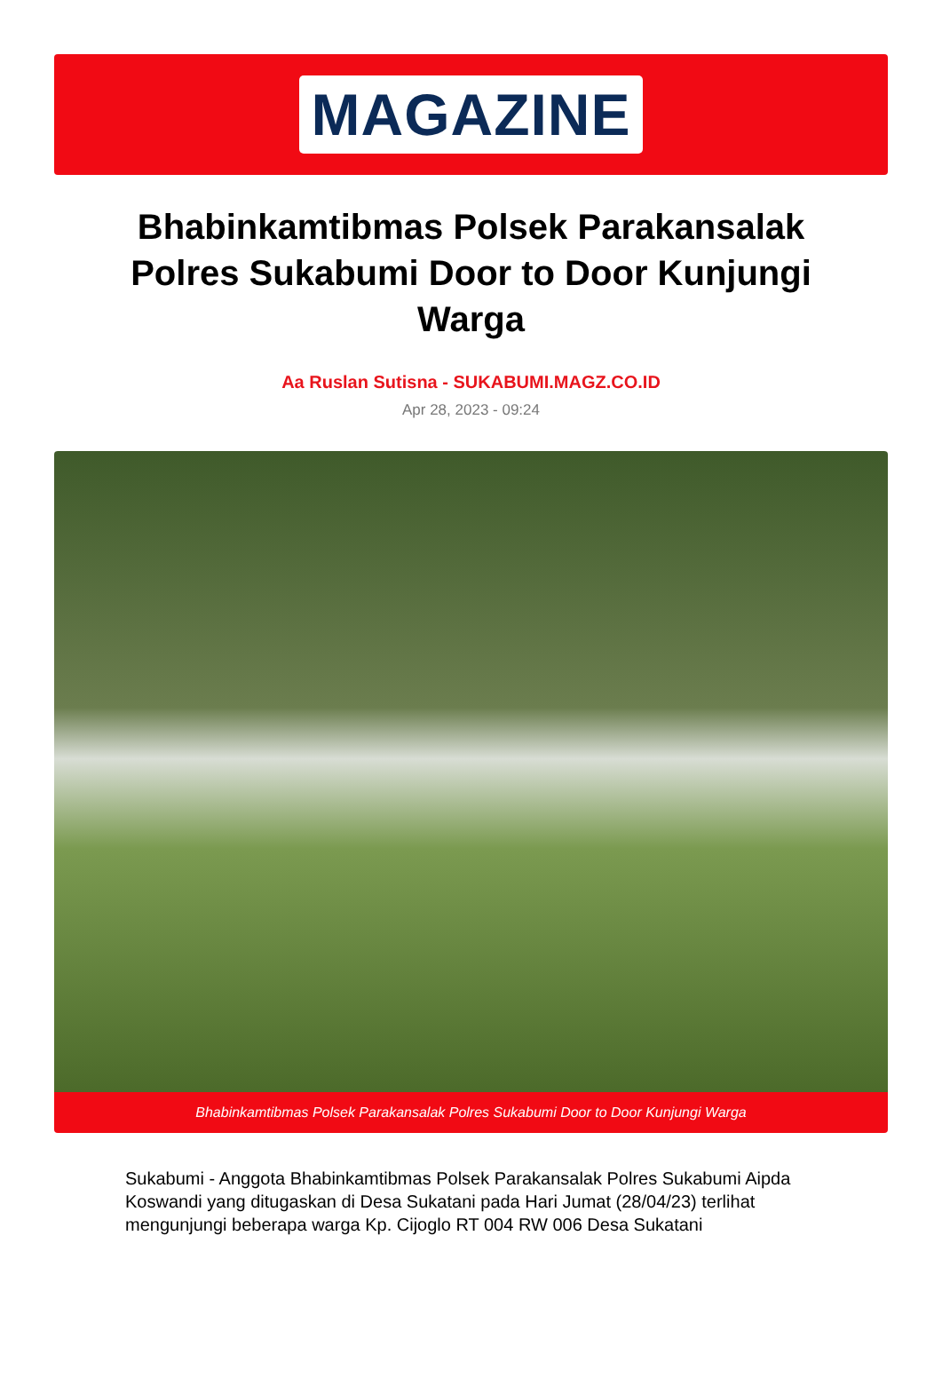MAGAZINE
Bhabinkamtibmas Polsek Parakansalak Polres Sukabumi Door to Door Kunjungi Warga
Aa Ruslan Sutisna - SUKABUMI.MAGZ.CO.ID
Apr 28, 2023 - 09:24
Bhabinkamtibmas Polsek Parakansalak Polres Sukabumi Door to Door Kunjungi Warga
Sukabumi - Anggota Bhabinkamtibmas Polsek Parakansalak Polres Sukabumi Aipda Koswandi yang ditugaskan di Desa Sukatani pada Hari Jumat (28/04/23) terlihat mengunjungi beberapa warga Kp. Cijoglo RT 004 RW 006 Desa Sukatani